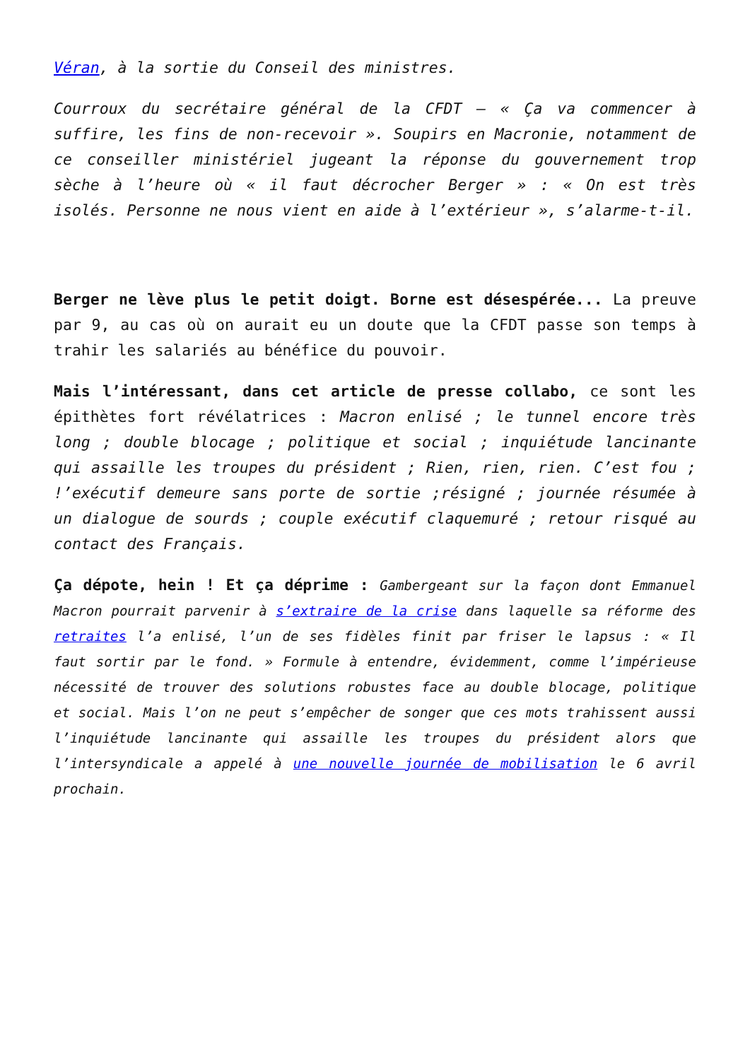Véran, à la sortie du Conseil des ministres.
Courroux du secrétaire général de la CFDT – « Ça va commencer à suffire, les fins de non-recevoir ». Soupirs en Macronie, notamment de ce conseiller ministériel jugeant la réponse du gouvernement trop sèche à l’heure où « il faut décrocher Berger » : « On est très isolés. Personne ne nous vient en aide à l’extérieur », s’alarme-t-il.
Berger ne lève plus le petit doigt. Borne est désespérée... La preuve par 9, au cas où on aurait eu un doute que la CFDT passe son temps à trahir les salariés au bénéfice du pouvoir.
Mais l’intéressant, dans cet article de presse collabo, ce sont les épithètes fort révélatrices : Macron enlisé ; le tunnel encore très long ; double blocage ; politique et social ; inquiétude lancinante qui assaille les troupes du président ; Rien, rien, rien. C’est fou ; !’exécutif demeure sans porte de sortie ;résigné ; journée résumée à un dialogue de sourds ; couple exécutif claquemuré ; retour risqué au contact des Français.
Ça dépote, hein ! Et ça déprime : Gambergeant sur la façon dont Emmanuel Macron pourrait parvenir à s’extraire de la crise dans laquelle sa réforme des retraites l’a enlisé, l’un de ses fidèles finit par friser le lapsus : « Il faut sortir par le fond. » Formule à entendre, évidemment, comme l’impérieuse nécessité de trouver des solutions robustes face au double blocage, politique et social. Mais l’on ne peut s’empêcher de songer que ces mots trahissent aussi l’inquiétude lancinante qui assaille les troupes du président alors que l’intersyndicale a appelé à une nouvelle journée de mobilisation le 6 avril prochain.